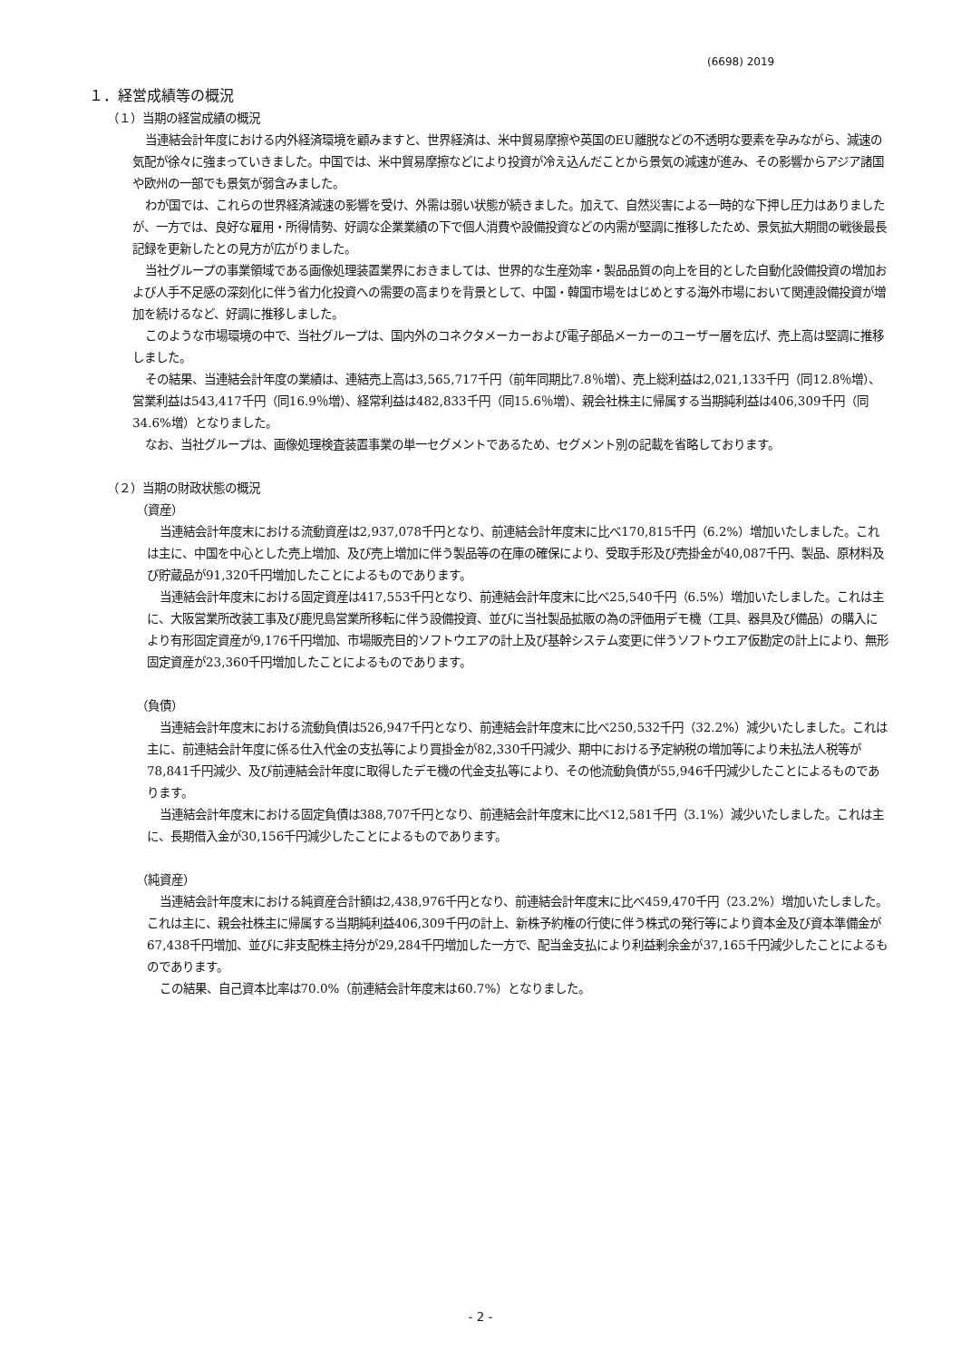(6698) 2019
１．経営成績等の概況
（１）当期の経営成績の概況
当連結会計年度における内外経済環境を顧みますと、世界経済は、米中貿易摩擦や英国のEU離脱などの不透明な要素を孕みながら、減速の気配が徐々に強まっていきました。中国では、米中貿易摩擦などにより投資が冷え込んだことから景気の減速が進み、その影響からアジア諸国や欧州の一部でも景気が弱含みました。
わが国では、これらの世界経済減速の影響を受け、外需は弱い状態が続きました。加えて、自然災害による一時的な下押し圧力はありましたが、一方では、良好な雇用・所得情勢、好調な企業業績の下で個人消費や設備投資などの内需が堅調に推移したため、景気拡大期間の戦後最長記録を更新したとの見方が広がりました。
当社グループの事業領域である画像処理装置業界におきましては、世界的な生産効率・製品品質の向上を目的とした自動化設備投資の増加および人手不足感の深刻化に伴う省力化投資への需要の高まりを背景として、中国・韓国市場をはじめとする海外市場において関連設備投資が増加を続けるなど、好調に推移しました。
このような市場環境の中で、当社グループは、国内外のコネクタメーカーおよび電子部品メーカーのユーザー層を広げ、売上高は堅調に推移しました。
その結果、当連結会計年度の業績は、連結売上高は3,565,717千円（前年同期比7.8％増）、売上総利益は2,021,133千円（同12.8％増）、営業利益は543,417千円（同16.9％増）、経常利益は482,833千円（同15.6％増）、親会社株主に帰属する当期純利益は406,309千円（同34.6%増）となりました。
なお、当社グループは、画像処理検査装置事業の単一セグメントであるため、セグメント別の記載を省略しております。
（２）当期の財政状態の概況
（資産）
当連結会計年度末における流動資産は2,937,078千円となり、前連結会計年度末に比べ170,815千円（6.2%）増加いたしました。これは主に、中国を中心とした売上増加、及び売上増加に伴う製品等の在庫の確保により、受取手形及び売掛金が40,087千円、製品、原材料及び貯蔵品が91,320千円増加したことによるものであります。
当連結会計年度末における固定資産は417,553千円となり、前連結会計年度末に比べ25,540千円（6.5%）増加いたしました。これは主に、大阪営業所改装工事及び鹿児島営業所移転に伴う設備投資、並びに当社製品拡販の為の評価用デモ機（工具、器具及び備品）の購入により有形固定資産が9,176千円増加、市場販売目的ソフトウエアの計上及び基幹システム変更に伴うソフトウエア仮勘定の計上により、無形固定資産が23,360千円増加したことによるものであります。
（負債）
当連結会計年度末における流動負債は526,947千円となり、前連結会計年度末に比べ250,532千円（32.2%）減少いたしました。これは主に、前連結会計年度に係る仕入代金の支払等により買掛金が82,330千円減少、期中における予定納税の増加等により未払法人税等が78,841千円減少、及び前連結会計年度に取得したデモ機の代金支払等により、その他流動負債が55,946千円減少したことによるものであります。
当連結会計年度末における固定負債は388,707千円となり、前連結会計年度末に比べ12,581千円（3.1%）減少いたしました。これは主に、長期借入金が30,156千円減少したことによるものであります。
（純資産）
当連結会計年度末における純資産合計額は2,438,976千円となり、前連結会計年度末に比べ459,470千円（23.2%）増加いたしました。これは主に、親会社株主に帰属する当期純利益406,309千円の計上、新株予約権の行使に伴う株式の発行等により資本金及び資本準備金が67,438千円増加、並びに非支配株主持分が29,284千円増加した一方で、配当金支払により利益剰余金が37,165千円減少したことによるものであります。
この結果、自己資本比率は70.0%（前連結会計年度末は60.7%）となりました。
- 2 -